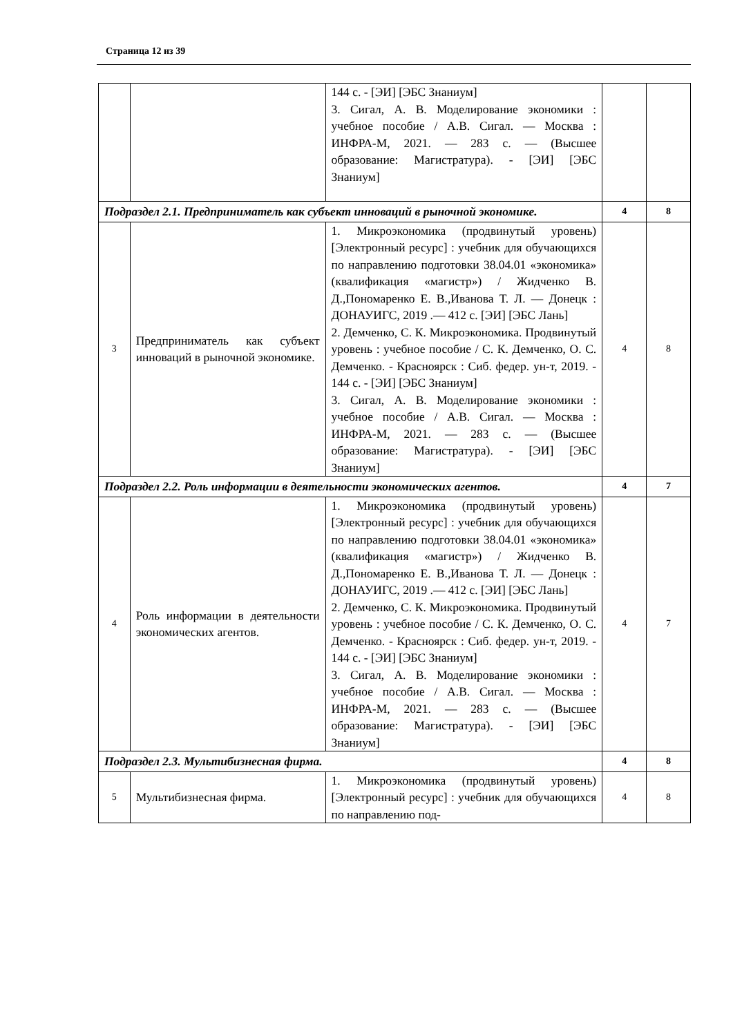Страница 12 из 39
| | | 144 с. - [ЭИ] [ЭБС Знаниум] 3. Сигал, А. В. Моделирование экономики : учебное пособие / А.В. Сигал. — Москва : ИНФРА-М, 2021. — 283 с. — (Высшее образование: Магистратура). - [ЭИ] [ЭБС Знаниум] | | |
| Подраздел 2.1. Предприниматель как субъект инноваций в рыночной экономике. | | | 4 | 8 |
| 3 | Предприниматель как субъект инноваций в рыночной экономике. | 1. Микроэкономика (продвинутый уровень) [Электронный ресурс] : учебник для обучающихся по направлению подготовки 38.04.01 «экономика» (квалификация «магистр») / Жидченко В. Д.,Пономаренко Е. В.,Иванова Т. Л. — Донецк : ДОНАУИГС, 2019 .— 412 с. [ЭИ] [ЭБС Лань] 2. Демченко, С. К. Микроэкономика. Продвинутый уровень : учебное пособие / С. К. Демченко, О. С. Демченко. - Красноярск : Сиб. федер. ун-т, 2019. - 144 с. - [ЭИ] [ЭБС Знаниум] 3. Сигал, А. В. Моделирование экономики : учебное пособие / А.В. Сигал. — Москва : ИНФРА-М, 2021. — 283 с. — (Высшее образование: Магистратура). - [ЭИ] [ЭБС Знаниум] | 4 | 8 |
| Подраздел 2.2. Роль информации в деятельности экономических агентов. | | | 4 | 7 |
| 4 | Роль информации в деятельности экономических агентов. | 1. Микроэкономика (продвинутый уровень) [Электронный ресурс] : учебник для обучающихся по направлению подготовки 38.04.01 «экономика» (квалификация «магистр») / Жидченко В. Д.,Пономаренко Е. В.,Иванова Т. Л. — Донецк : ДОНАУИГС, 2019 .— 412 с. [ЭИ] [ЭБС Лань] 2. Демченко, С. К. Микроэкономика. Продвинутый уровень : учебное пособие / С. К. Демченко, О. С. Демченко. - Красноярск : Сиб. федер. ун-т, 2019. - 144 с. - [ЭИ] [ЭБС Знаниум] 3. Сигал, А. В. Моделирование экономики : учебное пособие / А.В. Сигал. — Москва : ИНФРА-М, 2021. — 283 с. — (Высшее образование: Магистратура). - [ЭИ] [ЭБС Знаниум] | 4 | 7 |
| Подраздел 2.3. Мультибизнесная фирма. | | | 4 | 8 |
| 5 | Мультибизнесная фирма. | 1. Микроэкономика (продвинутый уровень) [Электронный ресурс] : учебник для обучающихся по направлению под- | 4 | 8 |